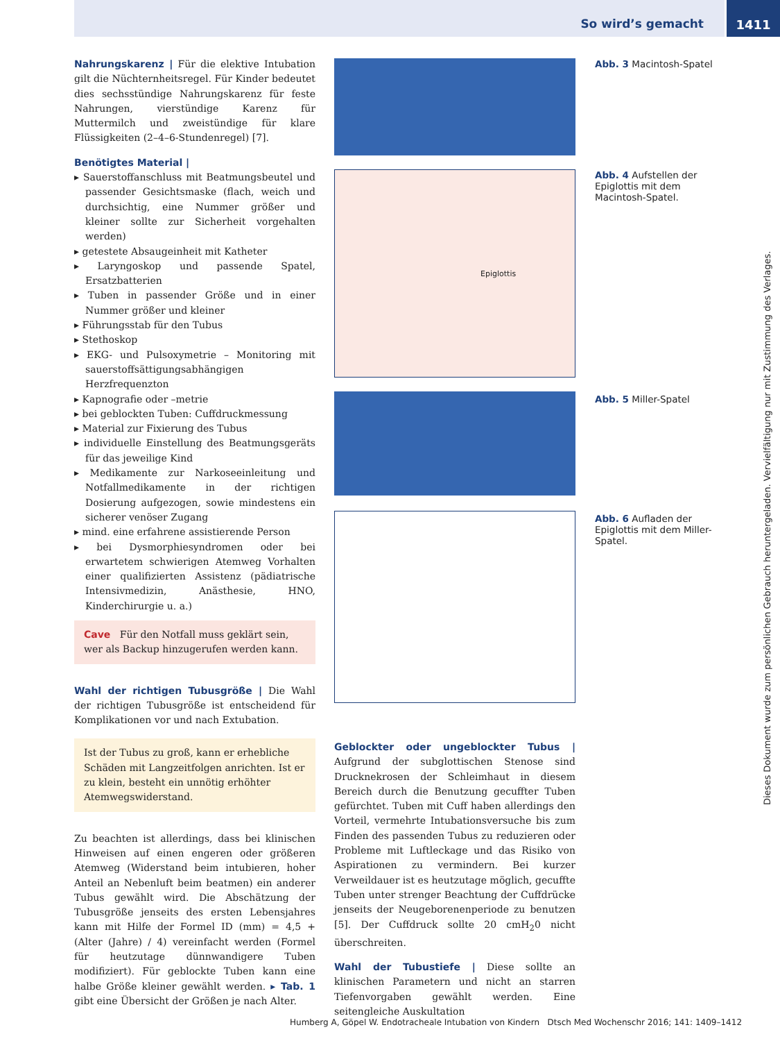So wird’s gemacht
1411
Nahrungskarenz | Für die elektive Intubation gilt die Nüchternheitsregel. Für Kinder bedeutet dies sechsstündige Nahrungskarenz für feste Nahrungen, vierstündige Karenz für Muttermilch und zweistündige für klare Flüssigkeiten (2–4–6-Stundenregel) [7].
Benötigtes Material |
▸ Sauerstoffanschluss mit Beatmungsbeutel und passender Gesichtsmaske (flach, weich und durchsichtig, eine Nummer größer und kleiner sollte zur Sicherheit vorgehalten werden)
▸ getestete Absaugeinheit mit Katheter
▸ Laryngoskop und passende Spatel, Ersatzbatterien
▸ Tuben in passender Größe und in einer Nummer größer und kleiner
▸ Führungsstab für den Tubus
▸ Stethoskop
▸ EKG- und Pulsoxymetrie – Monitoring mit sauerstoffsättigungsabhängigen Herzfrequenzton
▸ Kapnografie oder –metrie
▸ bei geblockten Tuben: Cuffdruckmessung
▸ Material zur Fixierung des Tubus
▸ individuelle Einstellung des Beatmungsgeräts für das jeweilige Kind
▸ Medikamente zur Narkoseeinleitung und Notfallmedikamente in der richtigen Dosierung aufgezogen, sowie mindestens ein sicherer venöser Zugang
▸ mind. eine erfahrene assistierende Person
▸ bei Dysmorphiesyndromen oder bei erwartetem schwierigen Atemweg Vorhalten einer qualifizierten Assistenz (pädiatrische Intensivmedizin, Anästhesie, HNO, Kinderchirurgie u. a.)
Cave Für den Notfall muss geklärt sein, wer als Backup hinzugerufen werden kann.
Wahl der richtigen Tubusgröße | Die Wahl der richtigen Tubusgröße ist entscheidend für Komplikationen vor und nach Extubation.
Ist der Tubus zu groß, kann er erhebliche Schäden mit Langzeitfolgen anrichten. Ist er zu klein, besteht ein unnötig erhöhter Atemwegswiderstand.
Zu beachten ist allerdings, dass bei klinischen Hinweisen auf einen engeren oder größeren Atemweg (Widerstand beim intubieren, hoher Anteil an Nebenluft beim beatmen) ein anderer Tubus gewählt wird. Die Abschätzung der Tubusgröße jenseits des ersten Lebensjahres kann mit Hilfe der Formel ID (mm) = 4,5 + (Alter (Jahre) / 4) vereinfacht werden (Formel für heutzutage dünnwandigere Tuben modifiziert). Für geblockte Tuben kann eine halbe Größe kleiner gewählt werden. ▸ Tab. 1 gibt eine Übersicht der Größen je nach Alter.
Epiglottis
Abb. 3 Macintosh-Spatel
Abb. 4 Aufstellen der Epiglottis mit dem Macintosh-Spatel.
Abb. 5 Miller-Spatel
Abb. 6 Aufladen der Epiglottis mit dem Miller-Spatel.
Geblockter oder ungeblockter Tubus | Aufgrund der subglottischen Stenose sind Drucknekrosen der Schleimhaut in diesem Bereich durch die Benutzung gecuffter Tuben gefürchtet. Tuben mit Cuff haben allerdings den Vorteil, vermehrte Intubationsversuche bis zum Finden des passenden Tubus zu reduzieren oder Probleme mit Luftleckage und das Risiko von Aspirationen zu vermindern. Bei kurzer Verweildauer ist es heutzutage möglich, gecuffte Tuben unter strenger Beachtung der Cuffdrücke jenseits der Neugeborenenperiode zu benutzen [5]. Der Cuffdruck sollte 20 cmH<sub>2</sub>0 nicht überschreiten.
Wahl der Tubustiefe | Diese sollte an klinischen Parametern und nicht an starren Tiefenvorgaben gewählt werden. Eine seitengleiche Auskultation
Dieses Dokument wurde zum persönlichen Gebrauch heruntergeladen. Vervielfältigung nur mit Zustimmung des Verlages.
Humberg A, Göpel W. Endotracheale Intubation von Kindern Dtsch Med Wochenschr 2016; 141: 1409–1412